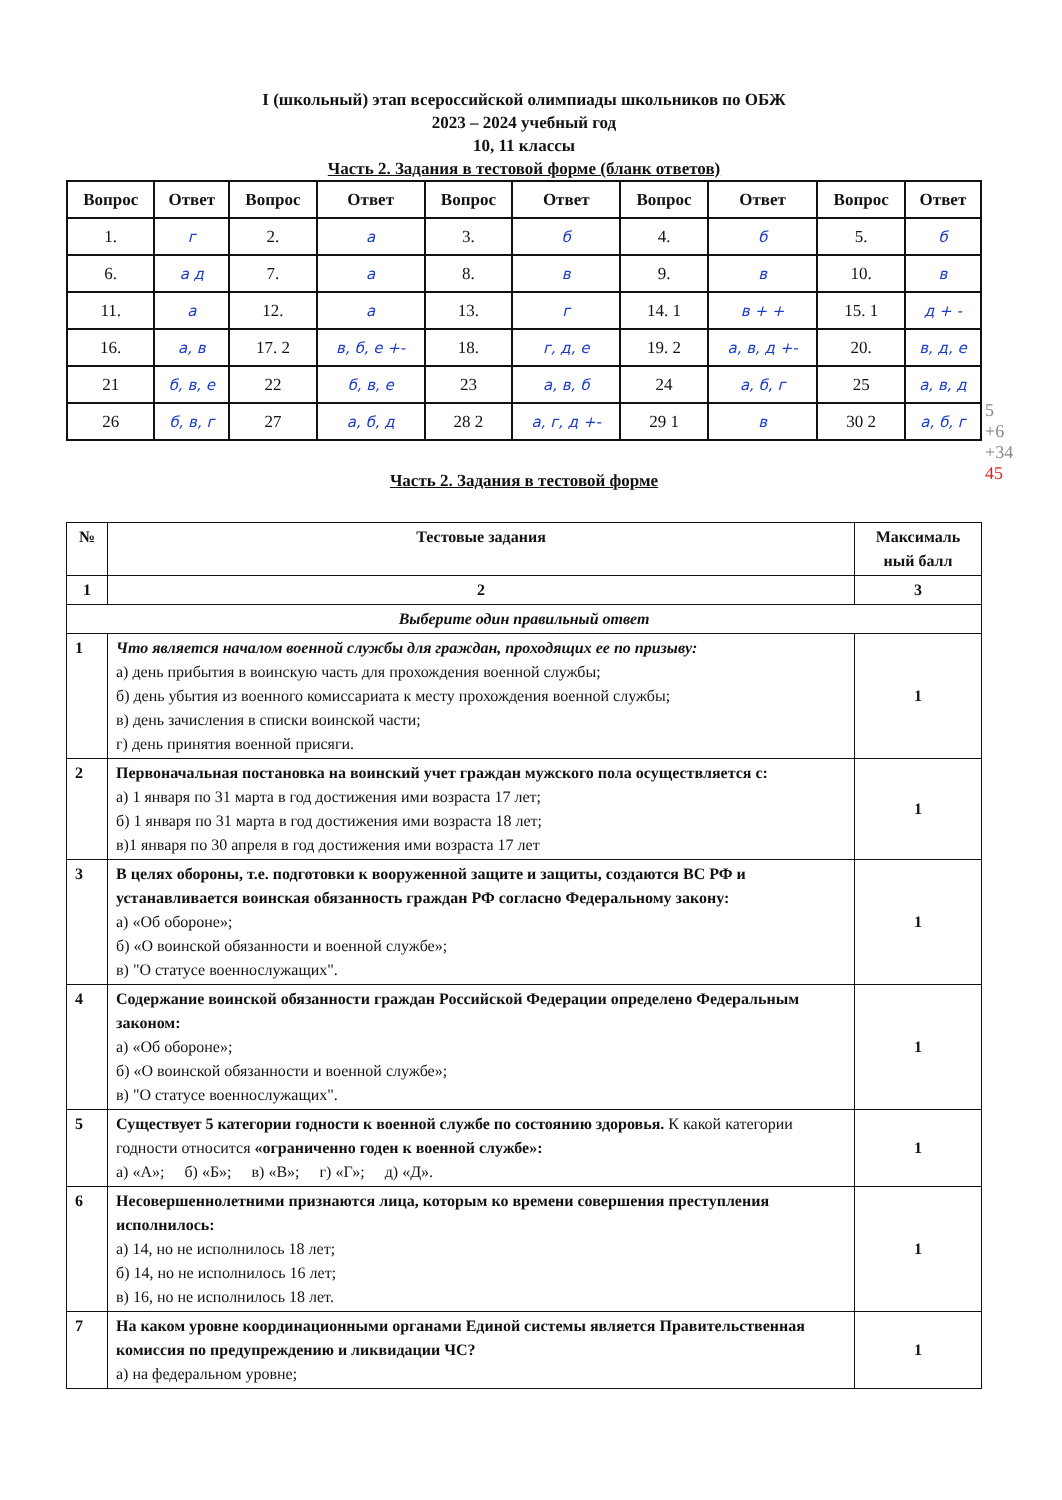I (школьный) этап всероссийской олимпиады школьников по ОБЖ
2023 – 2024 учебный год
10, 11 классы
Часть 2. Задания в тестовой форме (бланк ответов)
| Вопрос | Ответ | Вопрос | Ответ | Вопрос | Ответ | Вопрос | Ответ | Вопрос | Ответ |
| --- | --- | --- | --- | --- | --- | --- | --- | --- | --- |
| 1. | г | 2. | а | 3. | б | 4. | б | 5. | б |
| 6. | а д | 7. | а | 8. | в | 9. | в | 10. | в |
| 11. | а | 12. | а | 13. | г | 14. 1 | в + + | 15. 1 | д + - |
| 16. | а, в | 17. 2 | в, б, е +- | 18. | г, д, е | 19. 2 | а, в, д +- | 20. | в, д, е |
| 21 | б, в, е | 22 | б, в, е | 23 | а, в, б | 24 | а, б, г | 25 | а, в, д |
| 26 | б, в, г | 27 | а, б, д | 28 2 | а, г, д +- | 29 1 | в | 30 2 | а, б, г |
5
+6
+34
45
Часть 2. Задания в тестовой форме
| № | Тестовые задания | Максималь ный балл |
| --- | --- | --- |
| 1 | 2 | 3 |
| Выберите один правильный ответ | | |
| 1 | Что является началом военной службы для граждан, проходящих ее по призыву: а) день прибытия в воинскую часть для прохождения военной службы; б) день убытия из военного комиссариата к месту прохождения военной службы; в) день зачисления в списки воинской части; г) день принятия военной присяги. | 1 |
| 2 | Первоначальная постановка на воинский учет граждан мужского пола осуществляется с: а) 1 января по 31 марта в год достижения ими возраста 17 лет; б) 1 января по 31 марта в год достижения ими возраста 18 лет; в)1 января по 30 апреля в год достижения ими возраста 17 лет | 1 |
| 3 | В целях обороны, т.е. подготовки к вооруженной защите и защиты, создаются ВС РФ и устанавливается воинская обязанность граждан РФ согласно Федеральному закону: а) «Об обороне»; б) «О воинской обязанности и военной службе»; в) "О статусе военнослужащих". | 1 |
| 4 | Содержание воинской обязанности граждан Российской Федерации определено Федеральным законом: а) «Об обороне»; б) «О воинской обязанности и военной службе»; в) "О статусе военнослужащих". | 1 |
| 5 | Существует 5 категории годности к военной службе по состоянию здоровья. К какой категории годности относится «ограниченно годен к военной службе»: а) «А»; б) «Б»; в) «В»; г) «Г»; д) «Д». | 1 |
| 6 | Несовершеннолетними признаются лица, которым ко времени совершения преступления исполнилось: а) 14, но не исполнилось 18 лет; б) 14, но не исполнилось 16 лет; в) 16, но не исполнилось 18 лет. | 1 |
| 7 | На каком уровне координационными органами Единой системы является Правительственная комиссия по предупреждению и ликвидации ЧС? а) на федеральном уровне; | 1 |